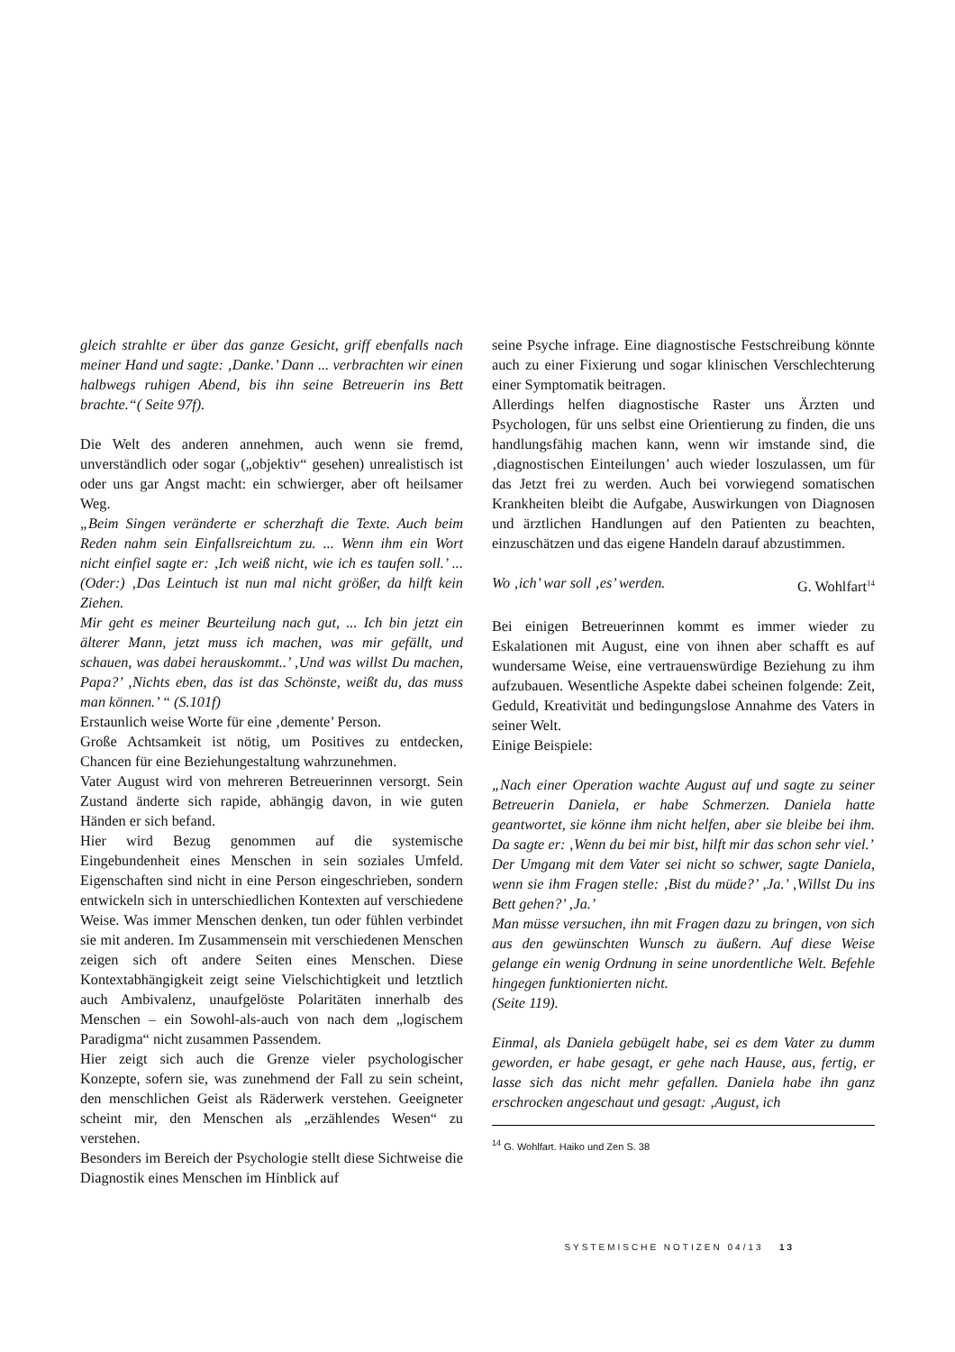gleich strahlte er über das ganze Gesicht, griff ebenfalls nach meiner Hand und sagte: ‚Danke.’ Dann ... verbrachten wir einen halbwegs ruhigen Abend, bis ihn seine Betreuerin ins Bett brachte.“( Seite 97f).
Die Welt des anderen annehmen, auch wenn sie fremd, unverständlich oder sogar („objektiv“ gesehen) unrealistisch ist oder uns gar Angst macht: ein schwierger, aber oft heilsamer Weg.
„Beim Singen veränderte er scherzhaft die Texte. Auch beim Reden nahm sein Einfallsreichtum zu. ... Wenn ihm ein Wort nicht einfiel sagte er: ‚Ich weiß nicht, wie ich es taufen soll.’ ... (Oder:) ‚Das Leintuch ist nun mal nicht größer, da hilft kein Ziehen.
Mir geht es meiner Beurteilung nach gut, ... Ich bin jetzt ein älterer Mann, jetzt muss ich machen, was mir gefällt, und schauen, was dabei herauskommt..’ ‚Und was willst Du machen, Papa?’ ‚Nichts eben, das ist das Schönste, weißt du, das muss man können.’ “ (S.101f)
Erstaunlich weise Worte für eine ‚demente’ Person.
Große Achtsamkeit ist nötig, um Positives zu entdecken, Chancen für eine Beziehungestaltung wahrzunehmen.
Vater August wird von mehreren Betreuerinnen versorgt. Sein Zustand änderte sich rapide, abhängig davon, in wie guten Händen er sich befand.
Hier wird Bezug genommen auf die systemische Eingebundenheit eines Menschen in sein soziales Umfeld. Eigenschaften sind nicht in eine Person eingeschrieben, sondern entwickeln sich in unterschiedlichen Kontexten auf verschiedene Weise. Was immer Menschen denken, tun oder fühlen verbindet sie mit anderen. Im Zusammensein mit verschiedenen Menschen zeigen sich oft andere Seiten eines Menschen. Diese Kontextabhängigkeit zeigt seine Vielschichtigkeit und letztlich auch Ambivalenz, unaufgelöste Polaritäten innerhalb des Menschen – ein Sowohl-als-auch von nach dem „logischem Paradigma“ nicht zusammen Passendem.
Hier zeigt sich auch die Grenze vieler psychologischer Konzepte, sofern sie, was zunehmend der Fall zu sein scheint, den menschlichen Geist als Räderwerk verstehen. Geeigneter scheint mir, den Menschen als „erzählendes Wesen“ zu verstehen.
Besonders im Bereich der Psychologie stellt diese Sichtweise die Diagnostik eines Menschen im Hinblick auf
seine Psyche infrage. Eine diagnostische Festschreibung könnte auch zu einer Fixierung und sogar klinischen Verschlechterung einer Symptomatik beitragen.
Allerdings helfen diagnostische Raster uns Ärzten und Psychologen, für uns selbst eine Orientierung zu finden, die uns handlungsfähig machen kann, wenn wir imstande sind, die ‚diagnostischen Einteilungen’ auch wieder loszulassen, um für das Jetzt frei zu werden. Auch bei vorwiegend somatischen Krankheiten bleibt die Aufgabe, Auswirkungen von Diagnosen und ärztlichen Handlungen auf den Patienten zu beachten, einzuschätzen und das eigene Handeln darauf abzustimmen.
Wo ‚ich’ war soll ‚es’ werden. G. Wohlfart<sup>14</sup>
Bei einigen Betreuerinnen kommt es immer wieder zu Eskalationen mit August, eine von ihnen aber schafft es auf wundersame Weise, eine vertrauenswürdige Beziehung zu ihm aufzubauen. Wesentliche Aspekte dabei scheinen folgende: Zeit, Geduld, Kreativität und bedingungslose Annahme des Vaters in seiner Welt.
Einige Beispiele:
„Nach einer Operation wachte August auf und sagte zu seiner Betreuerin Daniela, er habe Schmerzen. Daniela hatte geantwortet, sie könne ihm nicht helfen, aber sie bleibe bei ihm. Da sagte er: ‚Wenn du bei mir bist, hilft mir das schon sehr viel.’
Der Umgang mit dem Vater sei nicht so schwer, sagte Daniela, wenn sie ihm Fragen stelle: ‚Bist du müde?’ ‚Ja.’ ‚Willst Du ins Bett gehen?’ ‚Ja.’
Man müsse versuchen, ihn mit Fragen dazu zu bringen, von sich aus den gewünschten Wunsch zu äußern. Auf diese Weise gelange ein wenig Ordnung in seine unordentliche Welt. Befehle hingegen funktionierten nicht.
(Seite 119).
Einmal, als Daniela gebügelt habe, sei es dem Vater zu dumm geworden, er habe gesagt, er gehe nach Hause, aus, fertig, er lasse sich das nicht mehr gefallen. Daniela habe ihn ganz erschrocken angeschaut und gesagt: ‚August, ich
<sup>14</sup> G. Wohlfart. Haiko und Zen S. 38
SYSTEMISCHE NOTIZEN 04/13 13